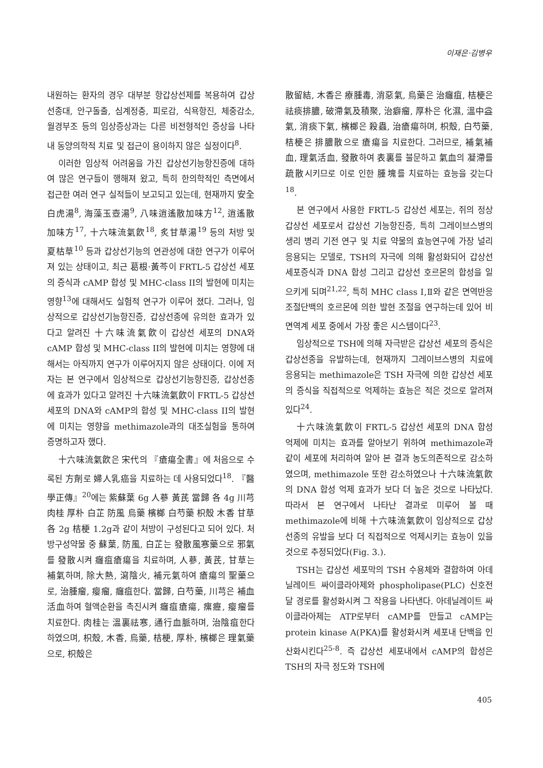이재은·김병우
내원하는 환자의 경우 대부분 항갑상선제를 복용하여 갑상선종대, 안구돌출, 심계정충, 피로감, 식욕항진, 체중감소, 월경부조 등의 임상증상과는 다른 비전형적인 증상을 나타내 동양의학적 치료 및 접근이 용이하지 않은 실정이다<sup>8</sup>.
이러한 임상적 어려움을 가진 갑상선기능항진증에 대하여 많은 연구들이 행해져 왔고, 특히 한의학적인 측면에서 접근한 여러 연구 실적들이 보고되고 있는데, 현재까지 安全白虎湯<sup>8</sup>, 海藻玉壺湯<sup>9</sup>, 八味逍遙散加味方<sup>12</sup>, 逍遙散加味方<sup>17</sup>, 十六味流氣飮<sup>18</sup>, 炙甘草湯<sup>19</sup> 등의 처방 및 夏枯草<sup>10</sup> 등과 갑상선기능의 연관성에 대한 연구가 이루어져 있는 상태이고, 최근 葛根·黃芩이 FRTL-5 갑상선 세포의 증식과 cAMP 합성 및 MHC-class II의 발현에 미치는 영향<sup>13</sup>에 대해서도 실험적 연구가 이루어 졌다. 그러나, 임상적으로 갑상선기능항진증, 갑상선종에 유의한 효과가 있다고 알려진 十六味流氣飮이 갑상선 세포의 DNA와 cAMP 합성 및 MHC-class II의 발현에 미치는 영향에 대해서는 아직까지 연구가 이루어지지 않은 상태이다. 이에 저자는 본 연구에서 임상적으로 갑상선기능항진증, 갑상선종에 효과가 있다고 알려진 十六味流氣飮이 FRTL-5 갑상선 세포의 DNA와 cAMP의 합성 및 MHC-class II의 발현에 미치는 영향을 methimazole과의 대조실험을 통하여 증명하고자 했다.
十六味流氣飮은 宋代의 『瘡瘍全書』에 처음으로 수록된 方劑로 婦人乳癌을 치료하는 데 사용되었다<sup>18</sup>. 『醫學正傳』<sup>20</sup>에는 紫蘇葉 6g 人蔘 黃芪 當歸 各 4g 川芎 肉桂 厚朴 白芷 防風 烏藥 檳榔 白芍藥 枳殼 木香 甘草 各 2g 桔梗 1.2g과 같이 처방이 구성된다고 되어 있다. 처방구성약물 중 蘇葉, 防風, 白芷는 發散風寒藥으로 邪氣를 發散시켜 癰疽瘡瘍을 치료하며, 人蔘, 黃芪, 甘草는 補氣하며, 除大熱, 瀉陰火, 補元氣하여 瘡瘍의 聖藥으로, 治腫瘤, 瘿瘤, 癰疽한다. 當歸, 白芍藥, 川芎은 補血活血하여 혈액순환을 촉진시켜 癰疽瘡瘍, 瘰癧, 瘿瘤를 치료한다. 肉桂는 溫裏祛寒, 通行血脈하며, 治陰疽한다 하였으며, 枳殼, 木香, 烏藥, 桔梗, 厚朴, 檳榔은 理氣藥으로, 枳殼은
散留結, 木香은 療腫毒, 消惡氣, 烏藥은 治癰疽, 桔梗은 祛痰排膿, 破滯氣及積聚, 治癖瘤, 厚朴은 化濕, 溫中益氣, 消痰下氣, 檳榔은 殺蟲, 治瘡瘍하며, 枳殼, 白芍藥, 桔梗은 排膿散으로 瘡瘍을 치료한다. 그러므로, 補氣補血, 理氣活血, 發散하여 表裏를 불문하고 氣血의 凝滯를 疏散시키므로 이로 인한 腫塊를 치료하는 효능을 갖는다<sup>18</sup>.
본 연구에서 사용한 FRTL-5 갑상선 세포는, 쥐의 정상 갑상선 세포로서 갑상선 기능항진증, 특히 그레이브스병의 생리 병리 기전 연구 및 치료 약물의 효능연구에 가장 널리 응용되는 모델로, TSH의 자극에 의해 활성화되어 갑상선 세포증식과 DNA 합성 그리고 갑상선 호르몬의 합성을 일으키게 되며<sup>21,22</sup>, 특히 MHC class Ⅰ,Ⅱ와 같은 면역반응 조절단백의 호르몬에 의한 발현 조절을 연구하는데 있어 비면역계 세포 중에서 가장 좋은 시스템이다<sup>23</sup>.
임상적으로 TSH에 의해 자극받은 갑상선 세포의 증식은 갑상선종을 유발하는데, 현재까지 그레이브스병의 치료에 응용되는 methimazole은 TSH 자극에 의한 갑상선 세포의 증식을 직접적으로 억제하는 효능은 적은 것으로 알려져 있다<sup>24</sup>.
十六味流氣飮이 FRTL-5 갑상선 세포의 DNA 합성 억제에 미치는 효과를 알아보기 위하여 methimazole과 같이 세포에 처리하여 알아 본 결과 농도의존적으로 감소하였으며, methimazole 또한 감소하였으나 十六味流氣飮의 DNA 합성 억제 효과가 보다 더 높은 것으로 나타났다. 따라서 본 연구에서 나타난 결과로 미루어 볼 때 methimazole에 비해 十六味流氣飮이 임상적으로 갑상선종의 유발을 보다 더 직접적으로 억제시키는 효능이 있을 것으로 추정되었다(Fig. 3.).
TSH는 갑상선 세포막의 TSH 수용체와 결합하여 아데닐레이트 싸이클라아제와 phospholipase(PLC) 신호전달 경로를 활성화시켜 그 작용을 나타낸다. 아데닐레이트 싸이클라아제는 ATP로부터 cAMP를 만들고 cAMP는 protein kinase A(PKA)를 활성화시켜 세포내 단백을 인산화시킨다<sup>25-8</sup>. 즉 갑상선 세포내에서 cAMP의 합성은 TSH의 자극 정도와 TSH에
405